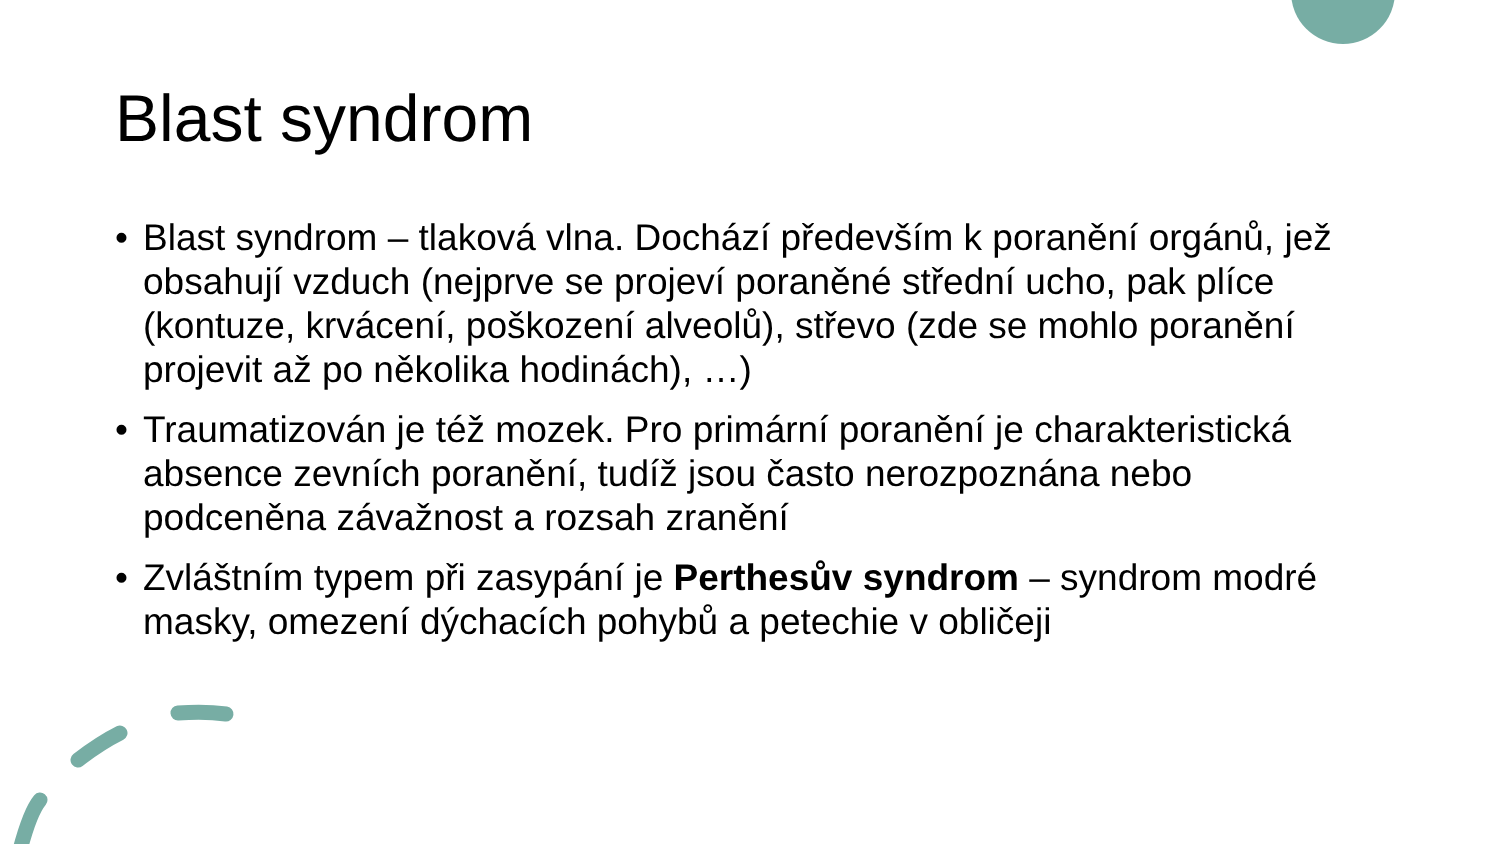Blast syndrom
• Blast syndrom – tlaková vlna. Dochází především k poranění orgánů, jež obsahují vzduch (nejprve se projeví poraněné střední ucho, pak plíce (kontuze, krvácení, poškození alveolů), střevo (zde se mohlo poranění projevit až po několika hodinách), …)
• Traumatizován je též mozek. Pro primární poranění je charakteristická absence zevních poranění, tudíž jsou často nerozpoznána nebo podceněna závažnost a rozsah zranění
• Zvláštním typem při zasypání je Perthesův syndrom – syndrom modré masky, omezení dýchacích pohybů a petechie v obličeji